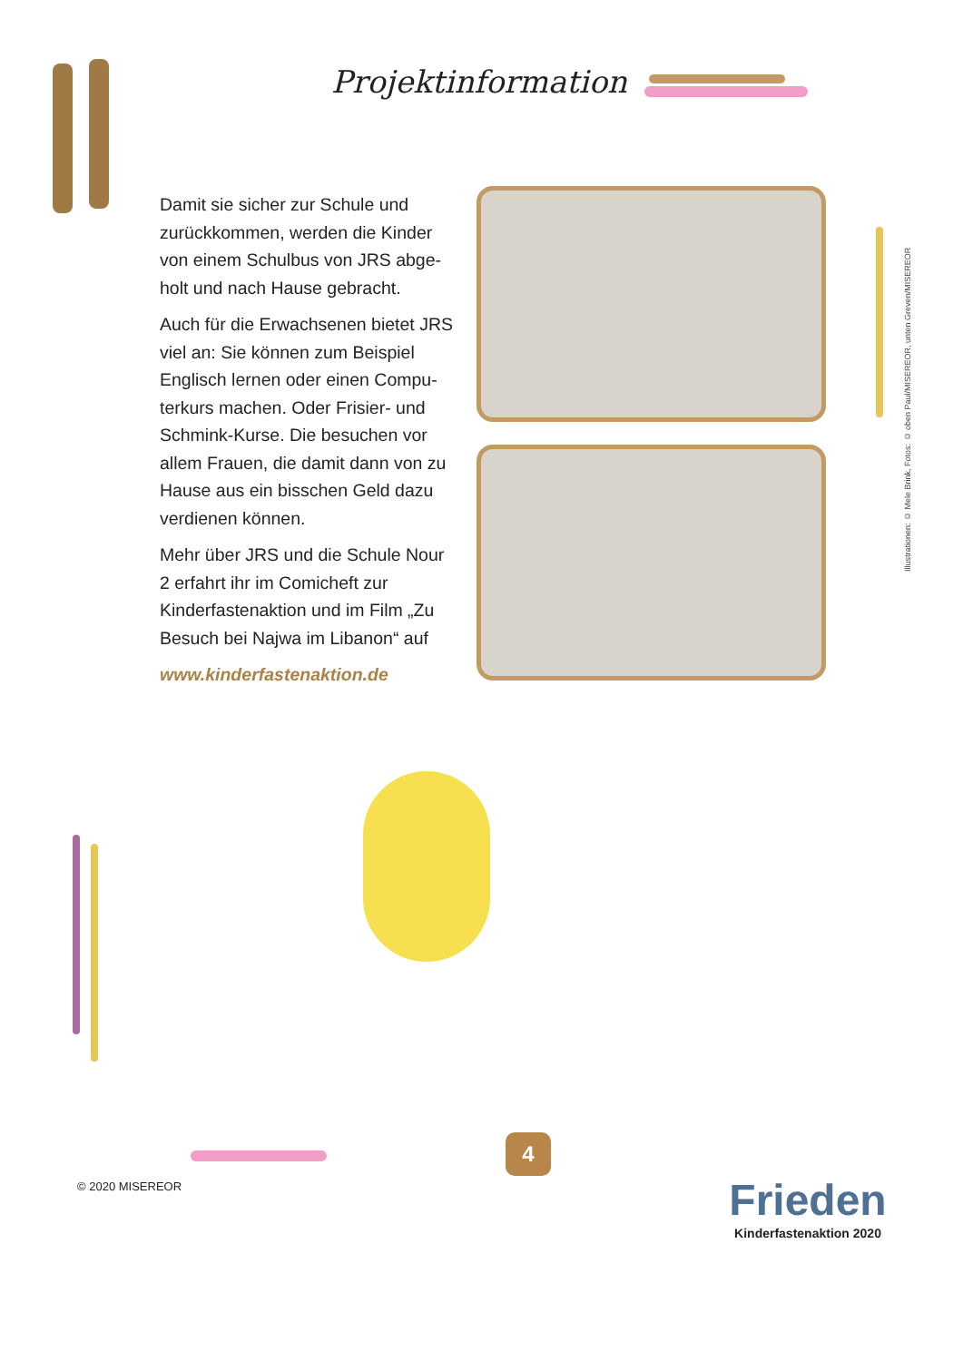Projektinformation
Damit sie sicher zur Schule und zurückkommen, werden die Kinder von einem Schulbus von JRS abge­holt und nach Hause gebracht.
Auch für die Erwachsenen bietet JRS viel an: Sie können zum Beispiel Englisch lernen oder einen Compu­terkurs machen. Oder Frisier- und Schmink-Kurse. Die besuchen vor allem Frauen, die damit dann von zu Hause aus ein bisschen Geld dazu verdienen können.
Mehr über JRS und die Schule Nour 2 erfahrt ihr im Comicheft zur Kinderfastenaktion und im Film „Zu Besuch bei Najwa im Libanon“ auf
www.kinderfastenaktion.de
Illustrationen: © Mele Brink, Fotos: © oben Paul/MISEREOR, unten Greven/MISEREOR
© 2020 MISEREOR
4
Frieden
Kinderfastenaktion 2020